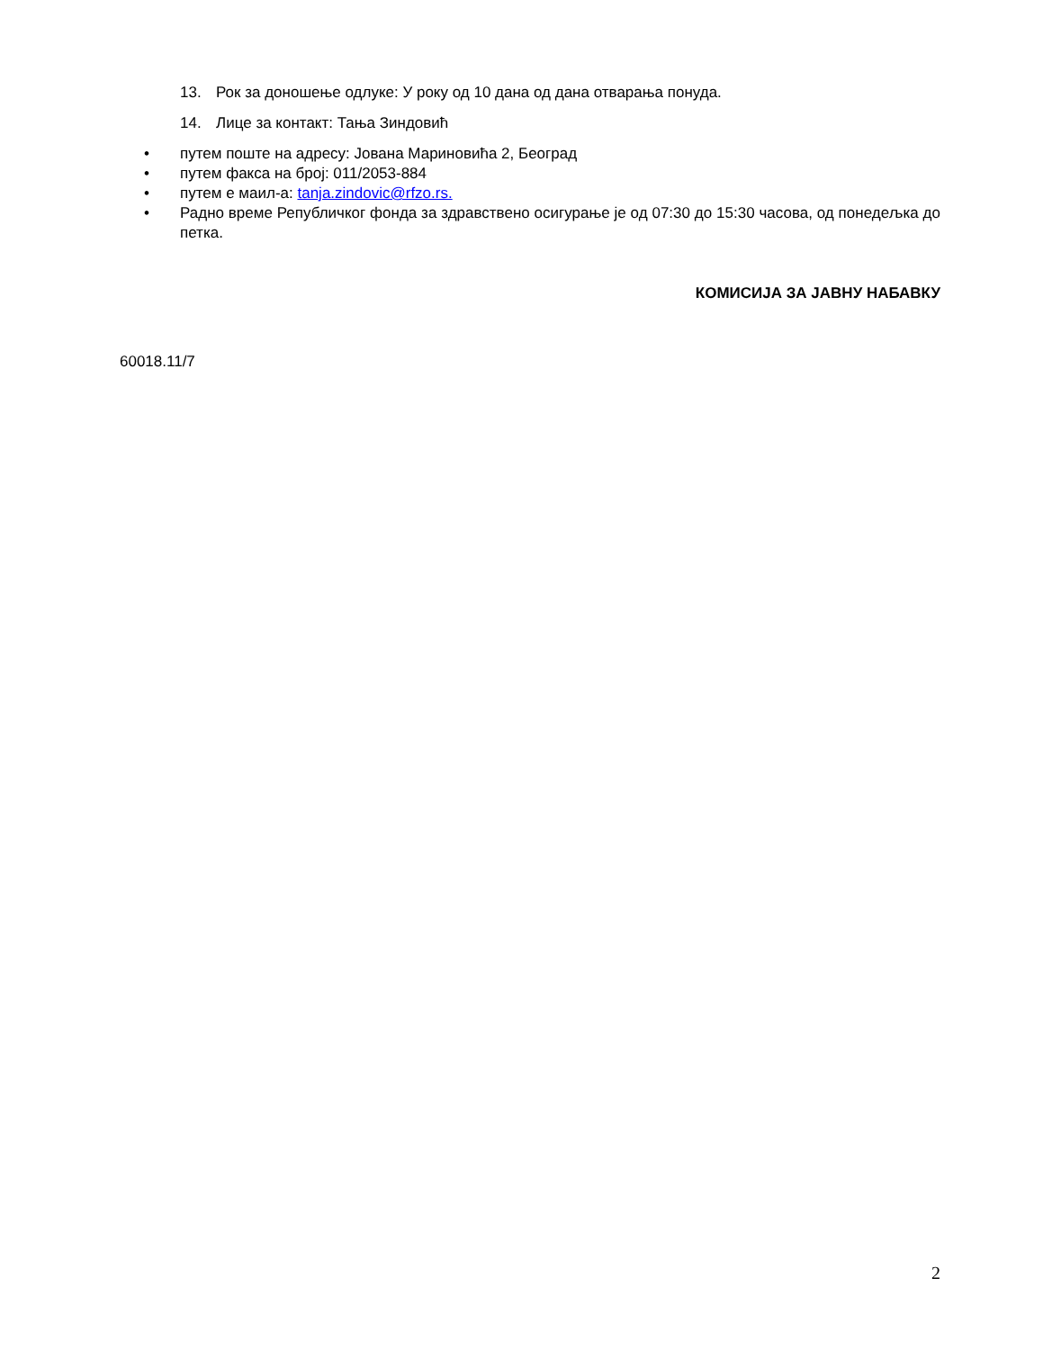13. Рок за доношење одлуке: У року од 10 дана од дана отварања понуда.
14. Лице за контакт: Тања Зиндовић
• путем поште на адресу: Јована Мариновића 2, Београд
• путем факса на број: 011/2053-884
• путем е маил-а: tanja.zindovic@rfzo.rs.
• Радно време Републичког фонда за здравствено осигурање је од 07:30 до 15:30 часова, од понедељка до петка.
КОМИСИЈА ЗА ЈАВНУ НАБАВКУ
60018.11/7
2